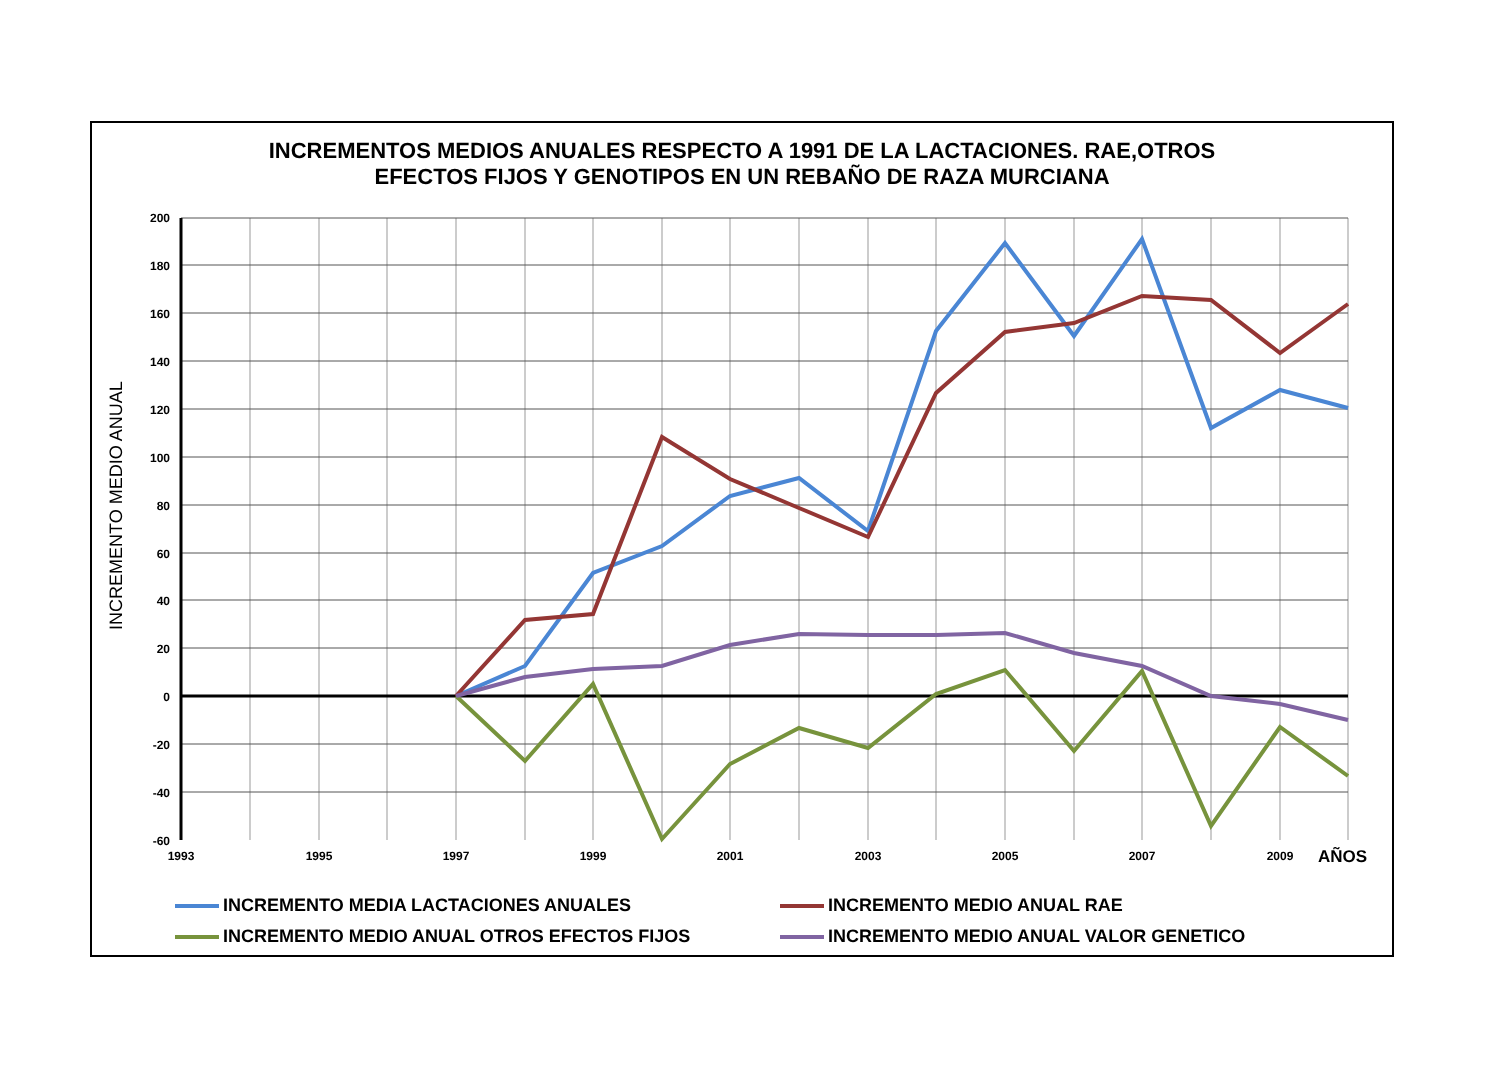INCREMENTOS MEDIOS ANUALES RESPECTO A 1991 DE LA LACTACIONES. RAE,OTROS
EFECTOS FIJOS Y GENOTIPOS EN UN REBAÑO DE RAZA MURCIANA
200
180
160
140
120
100
80
60
40
20
0
-20
-40
-60
1993
1995
1997
1999
2001
2003
2005
2007
2009
AÑOS
INCREMENTO MEDIO ANUAL
INCREMENTO MEDIA LACTACIONES ANUALES
INCREMENTO MEDIO ANUAL RAE
INCREMENTO MEDIO ANUAL OTROS EFECTOS FIJOS
INCREMENTO MEDIO ANUAL VALOR GENETICO